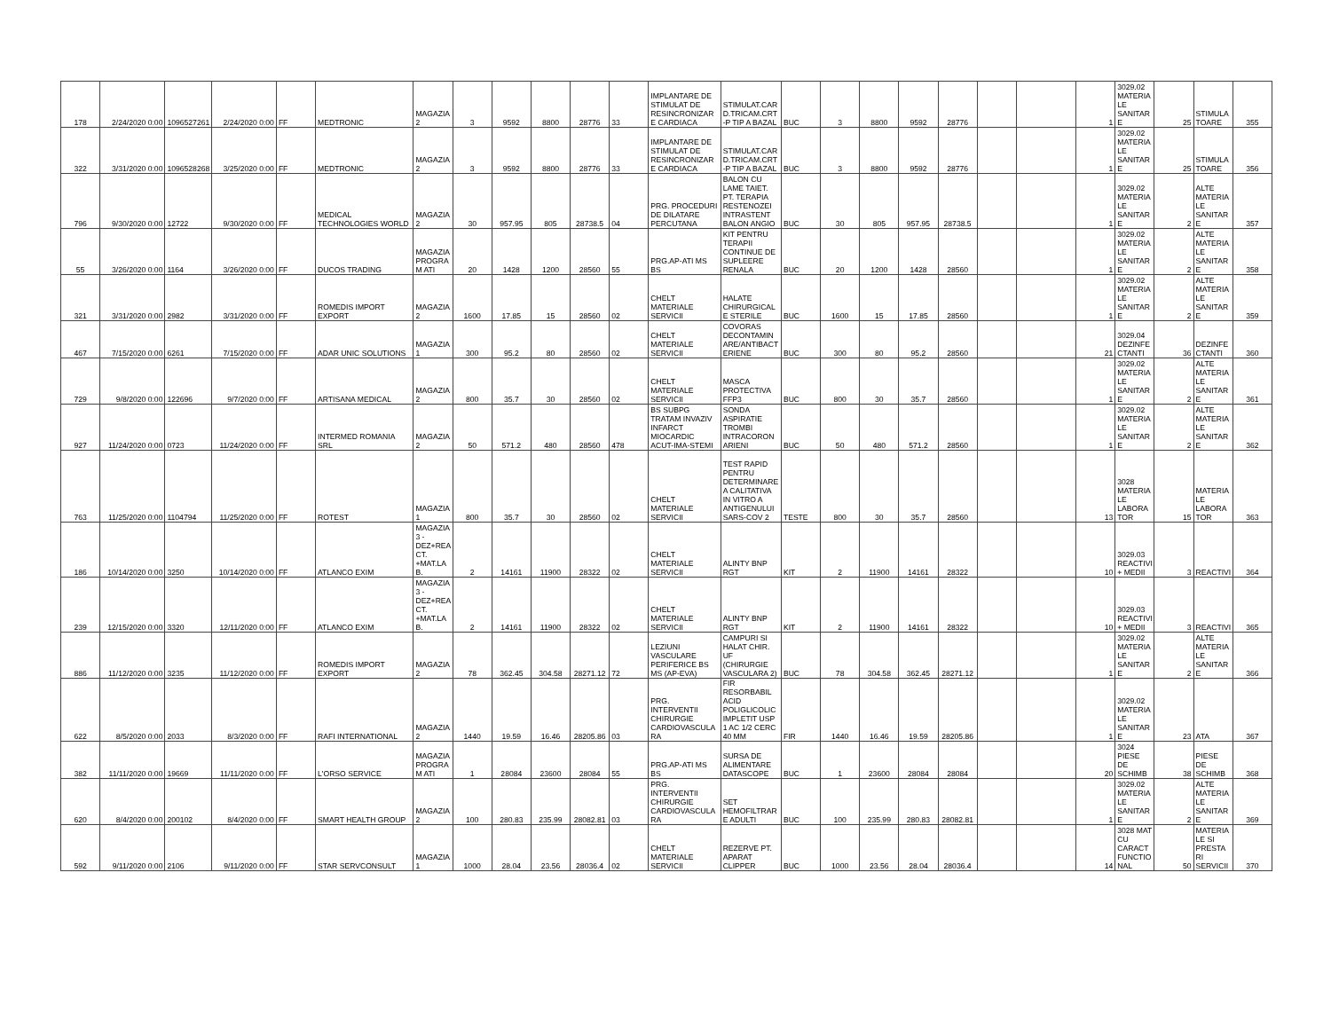| 178 | 2/24/2020 0:00 | 1096527261 | 2/24/2020 0:00 | FF | MEDTRONIC | MAGAZIA 2 | 3 | 9592 | 8800 | 28776 | 33 | IMPLANTARE DE STIMULAT DE RESINCRONIZAR E CARDIACA | STIMULAT.CAR D.TRICAM.CRT -P TIP A BAZAL | BUC | 3 | 8800 | 9592 | 28776 | | | 1 | 3029.02 MATERIA LE SANITAR E | 25 | STIMULA TOARE | 355 |
| 322 | 3/31/2020 0:00 | 1096528268 | 3/25/2020 0:00 | FF | MEDTRONIC | MAGAZIA 2 | 3 | 9592 | 8800 | 28776 | 33 | IMPLANTARE DE STIMULAT DE RESINCRONIZAR E CARDIACA | STIMULAT.CAR D.TRICAM.CRT -P TIP A BAZAL | BUC | 3 | 8800 | 9592 | 28776 | | | 1 | 3029.02 MATERIA LE SANITAR E | 25 | STIMULA TOARE | 356 |
| 796 | 9/30/2020 0:00 | 12722 | 9/30/2020 0:00 | FF | MEDICAL TECHNOLOGIES WORLD | MAGAZIA 2 | 30 | 957.95 | 805 | 28738.5 | 04 | PRG. PROCEDURI DE DILATARE PERCUTANA | BALON CU LAME TAIET. PT. TERAPIA RESTENOZEI INTRASTENT BALON ANGIO | BUC | 30 | 805 | 957.95 | 28738.5 | | | 1 | 3029.02 MATERIA LE SANITAR E | 2 | ALTE MATERIA LE SANITAR E | 357 |
| 55 | 3/26/2020 0:00 | 1164 | 3/26/2020 0:00 | FF | DUCOS TRADING | MAGAZIA PROGRA M ATI | 20 | 1428 | 1200 | 28560 | 55 | PRG.AP-ATI MS BS | KIT PENTRU TERAPII CONTINUE DE SUPLEERE RENALA | BUC | 20 | 1200 | 1428 | 28560 | | | 1 | 3029.02 MATERIA LE SANITAR E | 2 | ALTE MATERIA LE SANITAR E | 358 |
| 321 | 3/31/2020 0:00 | 2982 | 3/31/2020 0:00 | FF | ROMEDIS IMPORT EXPORT | MAGAZIA 2 | 1600 | 17.85 | 15 | 28560 | 02 | CHELT MATERIALE SERVICII | HALATE CHIRURGICAL E STERILE | BUC | 1600 | 15 | 17.85 | 28560 | | | 1 | 3029.02 MATERIA LE SANITAR E | 2 | ALTE MATERIA LE SANITAR E | 359 |
| 467 | 7/15/2020 0:00 | 6261 | 7/15/2020 0:00 | FF | ADAR UNIC SOLUTIONS | MAGAZIA 1 | 300 | 95.2 | 80 | 28560 | 02 | CHELT MATERIALE SERVICII | COVORAS DECONTAMIN ARE/ANTIBACT ERIENE | BUC | 300 | 80 | 95.2 | 28560 | | | 21 | 3029.04 DEZINFE CTANTI | 36 | DEZINFE CTANTI | 360 |
| 729 | 9/8/2020 0:00 | 122696 | 9/7/2020 0:00 | FF | ARTISANA MEDICAL | MAGAZIA 2 | 800 | 35.7 | 30 | 28560 | 02 | CHELT MATERIALE SERVICII | MASCA PROTECTIVA FFP3 | BUC | 800 | 30 | 35.7 | 28560 | | | 1 | 3029.02 MATERIA LE SANITAR E | 2 | ALTE MATERIA LE SANITAR E | 361 |
| 927 | 11/24/2020 0:00 | 0723 | 11/24/2020 0:00 | FF | INTERMED ROMANIA SRL | MAGAZIA 2 | 50 | 571.2 | 480 | 28560 | 478 | BS SUBPG TRATAM INVAZIV INFARCT MIOCARDIC ACUT-IMA-STEMI | SONDA ASPIRATIE TROMBI INTRACORON ARIENI | BUC | 50 | 480 | 571.2 | 28560 | | | 1 | 3029.02 MATERIA LE SANITAR E | 2 | ALTE MATERIA LE SANITAR E | 362 |
| 763 | 11/25/2020 0:00 | 1104794 | 11/25/2020 0:00 | FF | ROTEST | MAGAZIA 1 | 800 | 35.7 | 30 | 28560 | 02 | CHELT MATERIALE SERVICII | TEST RAPID PENTRU DETERMINARE A CALITATIVA IN VITRO A ANTIGENULUI SARS-COV 2 | TESTE | 800 | 30 | 35.7 | 28560 | | | 13 | 3028 MATERIA LE LABORA TOR | 15 | MATERIA LE LABORA TOR | 363 |
| 186 | 10/14/2020 0:00 | 3250 | 10/14/2020 0:00 | FF | ATLANCO EXIM | MAGAZIA 3 - DEZ+REA CT. +MAT.LA B. | 2 | 14161 | 11900 | 28322 | 02 | CHELT MATERIALE SERVICII | ALINTY BNP RGT | KIT | 2 | 11900 | 14161 | 28322 | | | 10 | 3029.03 REACTIVI + MEDII | 3 | REACTIVI | 364 |
| 239 | 12/15/2020 0:00 | 3320 | 12/11/2020 0:00 | FF | ATLANCO EXIM | MAGAZIA 3 - DEZ+REA CT. +MAT.LA B. | 2 | 14161 | 11900 | 28322 | 02 | CHELT MATERIALE SERVICII | ALINTY BNP RGT | KIT | 2 | 11900 | 14161 | 28322 | | | 10 | 3029.03 REACTIVI + MEDII | 3 | REACTIVI | 365 |
| 886 | 11/12/2020 0:00 | 3235 | 11/12/2020 0:00 | FF | ROMEDIS IMPORT EXPORT | MAGAZIA 2 | 78 | 362.45 | 304.58 | 28271.12 | 72 | LEZIUNI VASCULARE PERIFERICE BS MS (AP-EVA) | CAMPURI SI HALAT CHIR. UF (CHIRURGIE VASCULARA 2) | BUC | 78 | 304.58 | 362.45 | 28271.12 | | | 1 | 3029.02 MATERIA LE SANITAR E | 2 | ALTE MATERIA LE SANITAR E | 366 |
| 622 | 8/5/2020 0:00 | 2033 | 8/3/2020 0:00 | FF | RAFI INTERNATIONAL | MAGAZIA 2 | 1440 | 19.59 | 16.46 | 28205.86 | 03 | PRG. INTERVENTII CHIRURGIE CARDIOVASCULA RA | FIR RESORBABIL ACID POLIGLICOLIC IMPLETIT USP 1 AC 1/2 CERC 40 MM | FIR | 1440 | 16.46 | 19.59 | 28205.86 | | | 1 | 3029.02 MATERIA LE SANITAR E | 23 | ATA | 367 |
| 382 | 11/11/2020 0:00 | 19669 | 11/11/2020 0:00 | FF | L'ORSO SERVICE | MAGAZIA PROGRA M ATI | 1 | 28084 | 23600 | 28084 | 55 | PRG.AP-ATI MS BS | SURSA DE ALIMENTARE DATASCOPE | BUC | 1 | 23600 | 28084 | 28084 | | | 20 | 3024 PIESE DE SCHIMB | 38 | PIESE DE SCHIMB | 368 |
| 620 | 8/4/2020 0:00 | 200102 | 8/4/2020 0:00 | FF | SMART HEALTH GROUP | MAGAZIA 2 | 100 | 280.83 | 235.99 | 28082.81 | 03 | PRG. INTERVENTII CHIRURGIE CARDIOVASCULA RA | SET HEMOFILTRAR E ADULTI | BUC | 100 | 235.99 | 280.83 | 28082.81 | | | 1 | 3029.02 MATERIA LE SANITAR E | 2 | ALTE MATERIA LE SANITAR E | 369 |
| 592 | 9/11/2020 0:00 | 2106 | 9/11/2020 0:00 | FF | STAR SERVCONSULT | MAGAZIA 1 | 1000 | 28.04 | 23.56 | 28036.4 | 02 | CHELT MATERIALE SERVICII | REZERVE PT. APARAT CLIPPER | BUC | 1000 | 23.56 | 28.04 | 28036.4 | | | 14 | 3028 MAT CU CARACT FUNCTIO NAL | 50 | MATERIA LE SI PRESTA RI SERVICII | 370 |